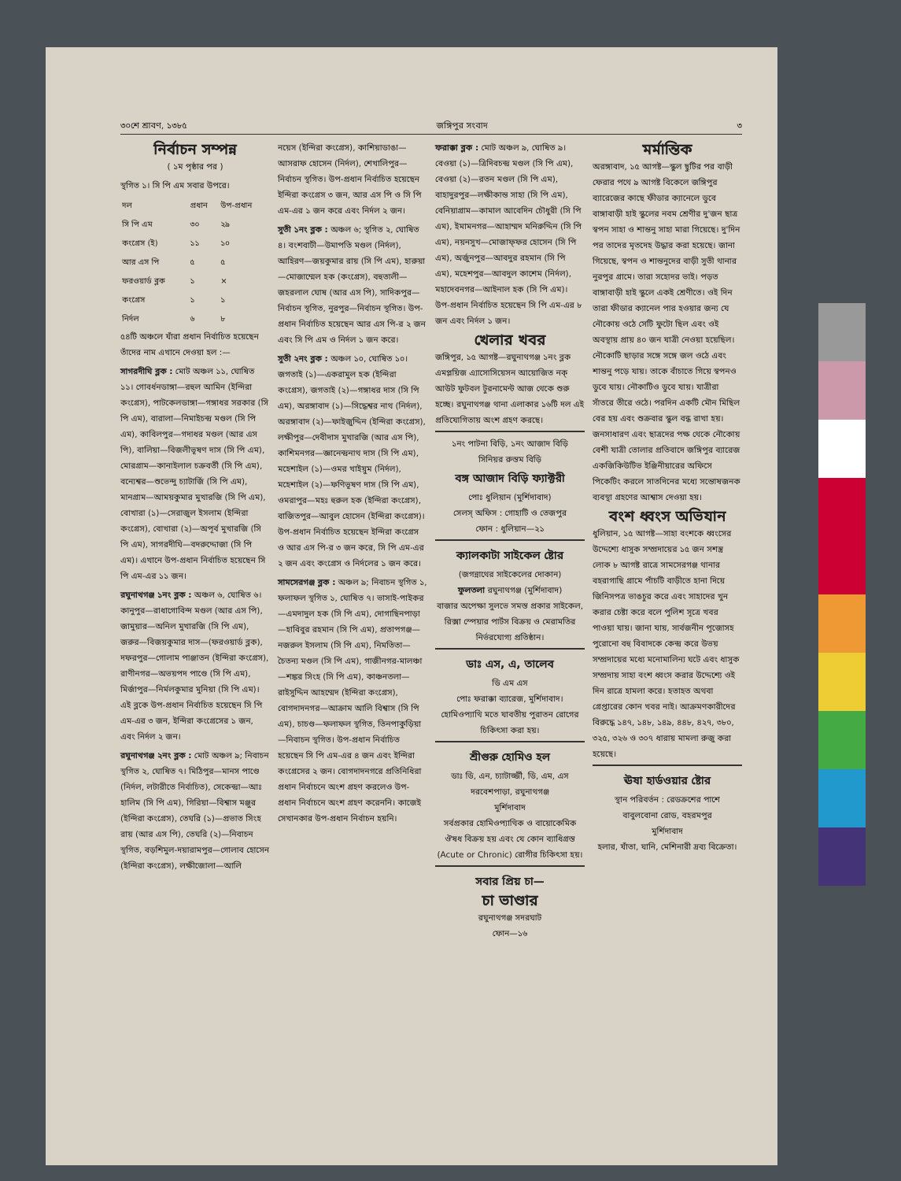৩০শে শ্রাবণ, ১৩৮৫ জঙ্গিপুর সংবাদ ৩
নির্বাচন সম্পন্ন
( ১ম পৃষ্ঠার পর )
স্থগিত ১। সি পি এম সবার উপরে।
| দল | প্রধান | উপ-প্রধান |
| --- | --- | --- |
| সি পি এম | ৩০ | ২৯ |
| কংগ্রেস (ই) | ১১ | ১০ |
| আর এস পি | ৫ | ৫ |
| ফরওয়ার্ড ব্লক | ১ | × |
| কংগ্রেস | ১ | ১ |
| নির্দল | ৬ | ৮ |
৫৪টি অঞ্চলে যাঁরা প্রধান নির্বাচিত হয়েছেন তাঁদের নাম এখানে দেওয়া হল :—
সাগরদীঘি ব্লক : মোট অঞ্চল ১১, ঘোষিত ১১। গোবর্ধনডাঙ্গা—রহুল আমিন (ইন্দিরা কংগ্রেস), পাটকেলডাঙ্গা—গঙ্গাধর সরকার (সি পি এম), বারালা—নিমাইচন্দ্র মণ্ডল (সি পি এম), কাবিলপুর—গদাধর মণ্ডল (আর এস পি), বালিয়া—বিজলীভূষণ দাস (সি পি এম), মোরগ্রাম—কানাইলাল চক্রবর্তী (সি পি এম), বন্যেশ্বর—শুভেন্দু চ্যাটার্জি (সি পি এম), মানগ্রাম—আময়কুমার মুখারজি (সি পি এম), বোখারা (১)—সেরাজুল ইসলাম (ইন্দিরা কংগ্রেস), বোখারা (২)—অপূর্ব মুখারজি (সি পি এম), সাগরদীঘি—বদরুদ্দোজা (সি পি এম)। এখানে উপ-প্রধান নির্বাচিত হয়েছেন সি পি এম-এর ১১ জন।
রঘুনাথগঞ্জ ১নং ব্লক : অঞ্চল ৬, ঘোষিত ৬। কানুপুর—রাধাগোবিন্দ মণ্ডল (আর এস পি), জামুয়ার—অনিল মুখারজি (সি পি এম), জরুর—বিজয়কুমার দাস—(ফরওয়ার্ড ব্লক), দফরপুর—গোলাম পাঞ্জাতন (ইন্দিরা কংগ্রেস), রাণীনগর—অভয়পদ পাণ্ডে (সি পি এম), মির্জাপুর—নির্মলকুমার মুনিয়া (সি পি এম)। এই ব্লকে উপ-প্রধান নির্বাচিত হয়েছেন সি পি এম-এর ৩ জন, ইন্দিরা কংগ্রেসের ১ জন, এবং নির্দল ২ জন।
রঘুনাথগঞ্জ ২নং ব্লক : মোট অঞ্চল ৯; নিবাচন স্থগিত ২, ঘোষিত ৭। মিঠিপুর—মানস পাণ্ডে (নির্দল, লটারীতে নির্বাচিত), সেকেন্দ্রা—আঃ হালিম (সি পি এম), গিরিয়া—বিশ্বাস মঞ্জুর (ইন্দিরা কংগ্রেস), তেঘরি (১)—প্রভাত সিংহ রায় (আর এস পি), তেঘরি (২)—নিবাচন স্থগিত, বড়শিমুল-দয়ারামপুর—গোলাব হোসেন (ইন্দিরা কংগ্রেস), লক্ষীজোলা—আলি
নয়েস (ইন্দিরা কংগ্রেস), কাশিয়াডাঙা—আসরাফ হোসেন (নির্দল), শেখালিপুর—নির্বাচন স্থগিত। উপ-প্রধান নির্বাচিত হয়েছেন ইন্দিরা কংগ্রেস ৩ জন, আর এস পি ও সি পি এম-এর ১ জন করে এবং নির্দল ২ জন।
সুতী ১নং ব্লক : অঞ্চল ৬; স্থগিত ২, ঘোষিত ৪। বংশবাটী—উমাপতি মণ্ডল (নির্দল), আহিরণ—জয়কুমার রায় (সি পি এম), হারুয়া—মোজাম্মেল হক (কংগ্রেস), বহুতালী—জহরলাল ঘোষ (আর এস পি), সাদিকপুর—নির্বাচন স্থগিত, নুরপুর—নির্বাচন স্থগিত। উপ-প্রধান নির্বাচিত হয়েছেন আর এস পি-র ২ জন এবং সি পি এম ও নির্দল ১ জন করে।
সুতী ২নং ব্লক : অঞ্চল ১০, ঘোষিত ১০। জগতাই (১)—একরামুল হক (ইন্দিরা কংগ্রেস), জগতাই (২)—গঙ্গাধর দাস (সি পি এম), অরঙ্গাবাদ (১)—সিদ্ধেশ্বর নাথ (নির্দল), অরঙ্গাবাদ (২)—ফাইজুদ্দিন (ইন্দিরা কংগ্রেস), লক্ষীপুর—দেবীদাস মুখারজি (আর এস পি), কাশিমনগর—জ্ঞানেন্দ্রনাথ দাস (সি পি এম), মহেশাইল (১)—ওমর খাইয়ুম (নির্দল), মহেশাইল (২)—ফণিভূষণ দাস (সি পি এম), ওমরাপুর—মহঃ হুরুল হক (ইন্দিরা কংগ্রেস), বাজিতপুর—আবুল হোসেন (ইন্দিরা কংগ্রেস)। উপ-প্রধান নির্বাচিত হয়েছেন ইন্দিরা কংগ্রেস ও আর এস পি-র ৩ জন করে, সি পি এম-এর ২ জন এবং কংগ্রেস ও নির্দলের ১ জন করে।
সামসেরগঞ্জ ব্লক : অঞ্চল ৯; নিবাচন স্থগিত ১, ফলাফল স্থগিত ১, ঘোষিত ৭। ভাসাই-পাইকর—এমদাদুল হক (সি পি এম), দোগাছিনপাড়া—হাবিবুর রহমান (সি পি এম), প্রতাপগঞ্জ—নজরুল ইসলাম (সি পি এম), নিমতিতা—চৈতন্য মণ্ডল (সি পি এম), গাজীনগর-মালঞ্চা—শঙ্কর সিংহ (সি পি এম), কাঞ্চনতলা—রাইসুদ্দিন আহম্মেদ (ইন্দিরা কংগ্রেস), বোগদাদনগর—আক্রাম আলি বিশ্বাস (সি পি এম), চাচণ্ড—ফলাফল স্থগিত, তিনপাকুড়িয়া—নিবাচন স্থগিত। উপ-প্রধান নির্বাচিত হয়েছেন সি পি এম-এর ৪ জন এবং ইন্দিরা কংগ্রেসের ২ জন। বোগদাদনগরে প্রতিনিধিরা প্রধান নির্বাচনে অংশ গ্রহণ করলেও উপ-প্রধান নির্বাচনে অংশ গ্রহণ করেননি। কাজেই সেখানকার উপ-প্রধান নির্বাচন হয়নি।
ফরাক্কা ব্লক : মোট অঞ্চল ৯, ঘোষিত ৯। বেওয়া (১)—ত্রিদিবচন্দ্র মণ্ডল (সি পি এম), বেওয়া (২)—রতন মণ্ডল (সি পি এম), বাহাদুরপুর—লক্ষীকান্ত সাহা (সি পি এম), বেনিয়াগ্রাম—কামাল আবেদিন চৌধুরী (সি পি এম), ইমামনগর—আহাম্মদ মনিরুদ্দিন (সি পি এম), নয়নসুখ—মোজাফ্ফর হোসেন (সি পি এম), অর্জুনপুর—আবদুর রহমান (সি পি এম), মহেশপুর—আবদুল কাশেম (নির্দল), মহাদেবনগর—আইনাল হক (সি পি এম)। উপ-প্রধান নির্বাচিত হয়েছেন সি পি এম-এর ৮ জন এবং নির্দল ১ জন।
খেলার খবর
জঙ্গিপুর, ১৫ আগষ্ট—রঘুনাথগঞ্জ ১নং ব্লক এমপ্লয়িজ এ্যাসোসিয়েসন আয়োজিত নক্ আউট ফুটবল টুরনামেন্ট আজ থেকে শুরু হচ্ছে। রঘুনাথগঞ্জ থানা এলাকার ১৬টি দল এই প্রতিযোগিতায় অংশ গ্রহণ করছে।
১নং পাটনা বিড়ি, ১নং আজাদ বিড়ি
সিনিয়র রুস্তম বিড়ি
বঙ্গ আজাদ বিড়ি ফ্যাক্টরী
পোঃ ধুলিয়ান (মুর্শিদাবাদ)
সেলস্ অফিস : গোহাটি ও তেজপুর
ফোন : ধুলিয়ান—২১
ক্যালকাটা সাইকেল ষ্টোর
(জগন্নাথের সাইকেলের দোকান)
ফুলতলা রঘুনাথগঞ্জ (মুর্শিদাবাদ)
বাজার অপেক্ষা সুলভে সমস্ত প্রকার সাইকেল, রিক্সা স্পেয়ার পার্টস বিক্রয় ও মেরামতির নির্ভরযোগ্য প্রতিষ্ঠান।
ডাঃ এস, এ, তালেব
ডি এম এস
পোঃ ফরাক্কা ব্যারেজ, মুর্শিদাবাদ।
হোমিওপ্যাথি মতে যাবতীয় পুরাতন রোগের চিকিৎসা করা হয়।
শ্রীগুরু হোমিও হল
ডাঃ ডি, এন, চ্যাটার্জ্জী, ডি, এম, এস
দরবেশপাড়া, রঘুনাথগঞ্জ
মুর্শিদাবাদ
সর্বপ্রকার হোমিওপ্যাথিক ও বায়োকেমিক ঔষধ বিক্রয় হয় এবং যে কোন ব্যাধিগ্রস্ত (Acute or Chronic) রোগীর চিকিৎসা হয়।
সবার প্রিয় চা—
চা ভাণ্ডার
রঘুনাথগঞ্জ সদরঘাট
ফোন—১৬
মর্মান্তিক
অরঙ্গাবাদ, ১৫ আগষ্ট—স্কুল ছুটির পর বাড়ী ফেরার পথে ৯ আগষ্ট বিকেলে জঙ্গিপুর ব্যারেজের কাছে ফীডার ক্যানেলে ডুবে বাঙ্গাবাড়ী হাই স্কুলের নবম শ্রেণীর দু'জন ছাত্র স্বপন সাহা ও শান্তনু সাহা মারা গিয়েছে। দু'দিন পর তাদের মৃতদেহ উদ্ধার করা হয়েছে। জানা গিয়েছে, স্বপন ও শান্তনুদের বাড়ী সুতী থানার নুরপুর গ্রামে। তারা সহোদর ভাই। পড়ত বাঙ্গাবাড়ী হাই স্কুলে একই শ্রেণীতে। ওই দিন তারা ফীডার ক্যানেল পার হওয়ার জন্য যে নৌকোয় ওঠে সেটি ফুটো ছিল এবং ওই অবস্থায় প্রায় ৪০ জন যাত্রী নেওয়া হয়েছিল। নৌকোটি ছাড়ার সঙ্গে সঙ্গে জল ওঠে এবং শান্তনু পড়ে যায়। তাকে বাঁচাতে গিয়ে স্বপনও ডুবে যায়। নৌকাটিও ডুবে যায়। যাত্রীরা সাঁতরে তীরে ওঠে। পরদিন একটি মৌন মিছিল বের হয় এবং শুক্রবার স্কুল বন্ধ রাখা হয়। জনসাধারণ এবং ছাত্রদের পক্ষ থেকে নৌকোয় বেশী যাত্রী তোলার প্রতিবাদে জঙ্গিপুর ব্যারেজ একজিকিউটিভ ইঞ্জিনীয়ারের অফিসে পিকেটিং করলে সাতদিনের মধ্যে সন্তোষজনক ব্যবস্থা গ্রহণের আশ্বাস দেওয়া হয়।
বংশ ধ্বংস অভিযান
ধুলিয়ান, ১৫ আগষ্ট—সাহা বংশকে ধ্বংসের উদ্দেশ্যে ধাসুক সম্প্রদায়ের ১৫ জন সশস্ত্র লোক ৮ আগষ্ট রাত্রে সামসেরগঞ্জ থানার বহরাগাছি গ্রামে পাঁচটি বাড়ীতে হানা দিয়ে জিনিসপত্র ভাঙচুর করে এবং সাহাদের খুন করার চেষ্টা করে বলে পুলিশ সূত্রে খবর পাওয়া যায়। জানা যায়, সার্বজনীন পূজোসহ পুরোনো বহু বিবাদকে কেন্দ্র করে উভয় সম্প্রদায়ের মধ্যে মনোমালিন্য ঘটে এবং ধাসুক সম্প্রদায় সাহা বংশ ধ্বংস করার উদ্দেশ্যে ওই দিন রাত্রে হামলা করে। হতাহত অথবা গ্রেপ্তারের কোন খবর নাই। আক্রমণকারীদের বিরুদ্ধে ১৪৭, ১৪৮, ১৪৯, ৪৪৮, ৪২৭, ৩৮০, ৩২৫, ৩২৬ ও ৩০৭ ধারায় মামলা রুজু করা হয়েছে।
ঊষা হার্ডওয়ার ষ্টোর
স্থান পরিবর্তন : রেডক্রশের পাশে
বাবুলবোনা রোড, বহরমপুর
মুর্শিদাবাদ
হলার, যাঁতা, ঘানি, মেশিনারী দ্রব্য বিক্রেতা।